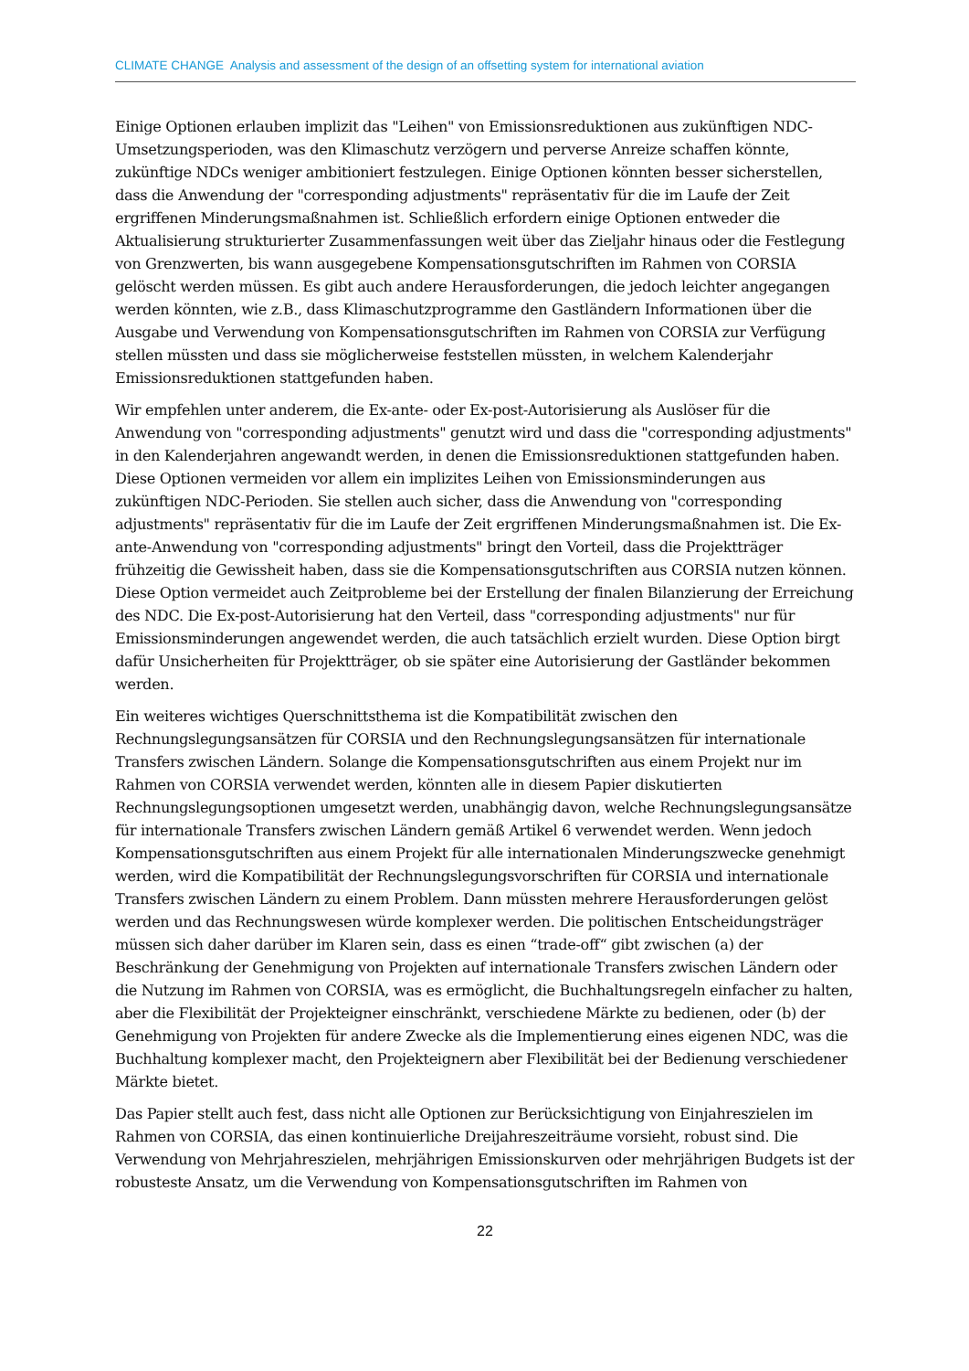CLIMATE CHANGE Analysis and assessment of the design of an offsetting system for international aviation
Einige Optionen erlauben implizit das "Leihen" von Emissionsreduktionen aus zukünftigen NDC-Umsetzungsperioden, was den Klimaschutz verzögern und perverse Anreize schaffen könnte, zukünftige NDCs weniger ambitioniert festzulegen. Einige Optionen könnten besser sicherstellen, dass die Anwendung der "corresponding adjustments" repräsentativ für die im Laufe der Zeit ergriffenen Minderungsmaßnahmen ist. Schließlich erfordern einige Optionen entweder die Aktualisierung strukturierter Zusammenfassungen weit über das Zieljahr hinaus oder die Festlegung von Grenzwerten, bis wann ausgegebene Kompensationsgutschriften im Rahmen von CORSIA gelöscht werden müssen. Es gibt auch andere Herausforderungen, die jedoch leichter angegangen werden könnten, wie z.B., dass Klimaschutzprogramme den Gastländern Informationen über die Ausgabe und Verwendung von Kompensationsgutschriften im Rahmen von CORSIA zur Verfügung stellen müssten und dass sie möglicherweise feststellen müssten, in welchem Kalenderjahr Emissionsreduktionen stattgefunden haben.
Wir empfehlen unter anderem, die Ex-ante- oder Ex-post-Autorisierung als Auslöser für die Anwendung von "corresponding adjustments" genutzt wird und dass die "corresponding adjustments" in den Kalenderjahren angewandt werden, in denen die Emissionsreduktionen stattgefunden haben. Diese Optionen vermeiden vor allem ein implizites Leihen von Emissionsminderungen aus zukünftigen NDC-Perioden. Sie stellen auch sicher, dass die Anwendung von "corresponding adjustments" repräsentativ für die im Laufe der Zeit ergriffenen Minderungsmaßnahmen ist. Die Ex-ante-Anwendung von "corresponding adjustments" bringt den Vorteil, dass die Projektträger frühzeitig die Gewissheit haben, dass sie die Kompensationsgutschriften aus CORSIA nutzen können. Diese Option vermeidet auch Zeitprobleme bei der Erstellung der finalen Bilanzierung der Erreichung des NDC. Die Ex-post-Autorisierung hat den Verteil, dass "corresponding adjustments" nur für Emissionsminderungen angewendet werden, die auch tatsächlich erzielt wurden. Diese Option birgt dafür Unsicherheiten für Projektträger, ob sie später eine Autorisierung der Gastländer bekommen werden.
Ein weiteres wichtiges Querschnittsthema ist die Kompatibilität zwischen den Rechnungslegungsansätzen für CORSIA und den Rechnungslegungsansätzen für internationale Transfers zwischen Ländern. Solange die Kompensationsgutschriften aus einem Projekt nur im Rahmen von CORSIA verwendet werden, könnten alle in diesem Papier diskutierten Rechnungslegungsoptionen umgesetzt werden, unabhängig davon, welche Rechnungslegungsansätze für internationale Transfers zwischen Ländern gemäß Artikel 6 verwendet werden. Wenn jedoch Kompensationsgutschriften aus einem Projekt für alle internationalen Minderungszwecke genehmigt werden, wird die Kompatibilität der Rechnungslegungsvorschriften für CORSIA und internationale Transfers zwischen Ländern zu einem Problem. Dann müssten mehrere Herausforderungen gelöst werden und das Rechnungswesen würde komplexer werden. Die politischen Entscheidungsträger müssen sich daher darüber im Klaren sein, dass es einen “trade-off“ gibt zwischen (a) der Beschränkung der Genehmigung von Projekten auf internationale Transfers zwischen Ländern oder die Nutzung im Rahmen von CORSIA, was es ermöglicht, die Buchhaltungsregeln einfacher zu halten, aber die Flexibilität der Projekteigner einschränkt, verschiedene Märkte zu bedienen, oder (b) der Genehmigung von Projekten für andere Zwecke als die Implementierung eines eigenen NDC, was die Buchhaltung komplexer macht, den Projekteignern aber Flexibilität bei der Bedienung verschiedener Märkte bietet.
Das Papier stellt auch fest, dass nicht alle Optionen zur Berücksichtigung von Einjahreszielen im Rahmen von CORSIA, das einen kontinuierliche Dreijahreszeiträume vorsieht, robust sind. Die Verwendung von Mehrjahreszielen, mehrjährigen Emissionskurven oder mehrjährigen Budgets ist der robusteste Ansatz, um die Verwendung von Kompensationsgutschriften im Rahmen von
22